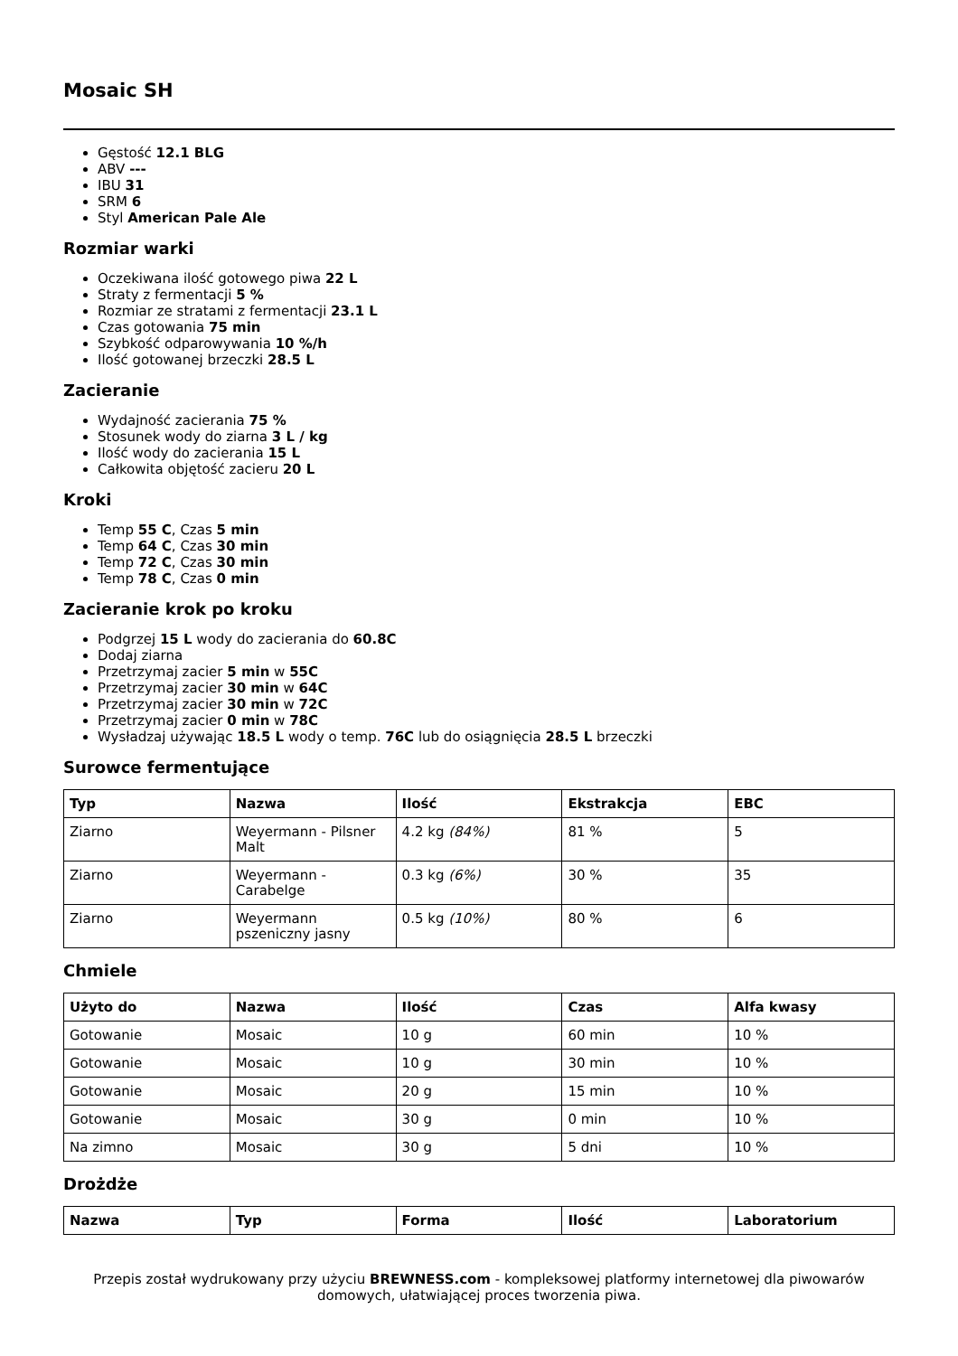Mosaic SH
Gęstość 12.1 BLG
ABV ---
IBU 31
SRM 6
Styl American Pale Ale
Rozmiar warki
Oczekiwana ilość gotowego piwa 22 L
Straty z fermentacji 5 %
Rozmiar ze stratami z fermentacji 23.1 L
Czas gotowania 75 min
Szybkość odparowywania 10 %/h
Ilość gotowanej brzeczki 28.5 L
Zacieranie
Wydajność zacierania 75 %
Stosunek wody do ziarna 3 L / kg
Ilość wody do zacierania 15 L
Całkowita objętość zacieru 20 L
Kroki
Temp 55 C, Czas 5 min
Temp 64 C, Czas 30 min
Temp 72 C, Czas 30 min
Temp 78 C, Czas 0 min
Zacieranie krok po kroku
Podgrzej 15 L wody do zacierania do 60.8C
Dodaj ziarna
Przetrzymaj zacier 5 min w 55C
Przetrzymaj zacier 30 min w 64C
Przetrzymaj zacier 30 min w 72C
Przetrzymaj zacier 0 min w 78C
Wysładzaj używając 18.5 L wody o temp. 76C lub do osiągnięcia 28.5 L brzeczki
Surowce fermentujące
| Typ | Nazwa | Ilość | Ekstrakcja | EBC |
| --- | --- | --- | --- | --- |
| Ziarno | Weyermann - Pilsner Malt | 4.2 kg (84%) | 81 % | 5 |
| Ziarno | Weyermann - Carabelge | 0.3 kg (6%) | 30 % | 35 |
| Ziarno | Weyermann pszeniczny jasny | 0.5 kg (10%) | 80 % | 6 |
Chmiele
| Użyto do | Nazwa | Ilość | Czas | Alfa kwasy |
| --- | --- | --- | --- | --- |
| Gotowanie | Mosaic | 10 g | 60 min | 10 % |
| Gotowanie | Mosaic | 10 g | 30 min | 10 % |
| Gotowanie | Mosaic | 20 g | 15 min | 10 % |
| Gotowanie | Mosaic | 30 g | 0 min | 10 % |
| Na zimno | Mosaic | 30 g | 5 dni | 10 % |
Drożdże
| Nazwa | Typ | Forma | Ilość | Laboratorium |
| --- | --- | --- | --- | --- |
Przepis został wydrukowany przy użyciu BREWNESS.com - kompleksowej platformy internetowej dla piwowarów domowych, ułatwiającej proces tworzenia piwa.